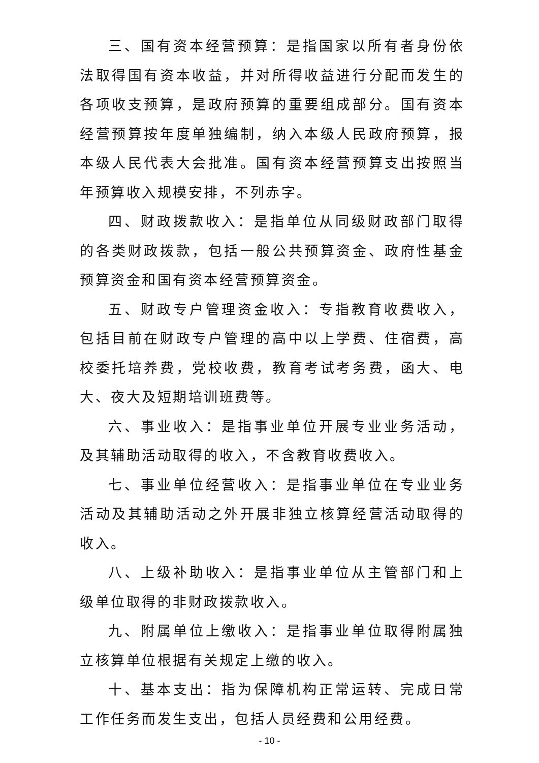三、国有资本经营预算：是指国家以所有者身份依法取得国有资本收益，并对所得收益进行分配而发生的各项收支预算，是政府预算的重要组成部分。国有资本经营预算按年度单独编制，纳入本级人民政府预算，报本级人民代表大会批准。国有资本经营预算支出按照当年预算收入规模安排，不列赤字。
四、财政拨款收入：是指单位从同级财政部门取得的各类财政拨款，包括一般公共预算资金、政府性基金预算资金和国有资本经营预算资金。
五、财政专户管理资金收入：专指教育收费收入，包括目前在财政专户管理的高中以上学费、住宿费，高校委托培养费，党校收费，教育考试考务费，函大、电大、夜大及短期培训班费等。
六、事业收入：是指事业单位开展专业业务活动，及其辅助活动取得的收入，不含教育收费收入。
七、事业单位经营收入：是指事业单位在专业业务活动及其辅助活动之外开展非独立核算经营活动取得的收入。
八、上级补助收入：是指事业单位从主管部门和上级单位取得的非财政拨款收入。
九、附属单位上缴收入：是指事业单位取得附属独立核算单位根据有关规定上缴的收入。
十、基本支出：指为保障机构正常运转、完成日常工作任务而发生支出，包括人员经费和公用经费。
- 10 -